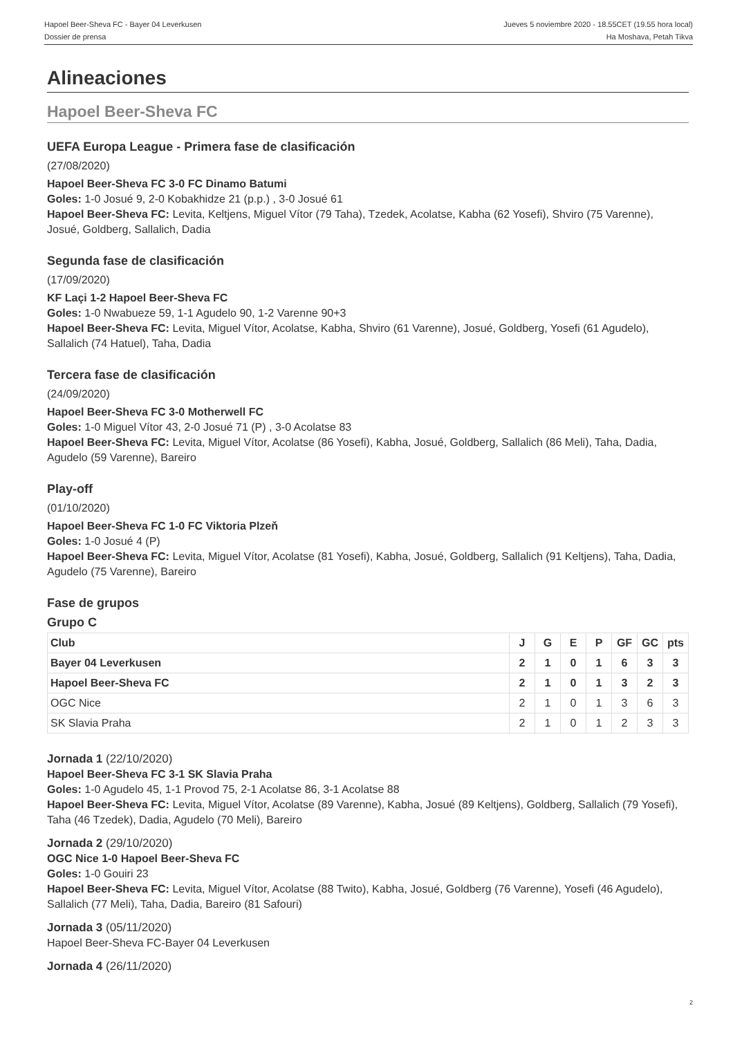Hapoel Beer-Sheva FC - Bayer 04 Leverkusen
Dossier de prensa
Jueves 5 noviembre 2020 - 18.55CET (19.55 hora local)
Ha Moshava, Petah Tikva
Alineaciones
Hapoel Beer-Sheva FC
UEFA Europa League - Primera fase de clasificación
(27/08/2020)
Hapoel Beer-Sheva FC 3-0 FC Dinamo Batumi
Goles: 1-0 Josué 9, 2-0 Kobakhidze 21 (p.p.) , 3-0 Josué 61
Hapoel Beer-Sheva FC: Levita, Keltjens, Miguel Vítor (79 Taha), Tzedek, Acolatse, Kabha (62 Yosefi), Shviro (75 Varenne), Josué, Goldberg, Sallalich, Dadia
Segunda fase de clasificación
(17/09/2020)
KF Laçi 1-2 Hapoel Beer-Sheva FC
Goles: 1-0 Nwabueze 59, 1-1 Agudelo 90, 1-2 Varenne 90+3
Hapoel Beer-Sheva FC: Levita, Miguel Vítor, Acolatse, Kabha, Shviro (61 Varenne), Josué, Goldberg, Yosefi (61 Agudelo), Sallalich (74 Hatuel), Taha, Dadia
Tercera fase de clasificación
(24/09/2020)
Hapoel Beer-Sheva FC 3-0 Motherwell FC
Goles: 1-0 Miguel Vítor 43, 2-0 Josué 71 (P) , 3-0 Acolatse 83
Hapoel Beer-Sheva FC: Levita, Miguel Vítor, Acolatse (86 Yosefi), Kabha, Josué, Goldberg, Sallalich (86 Meli), Taha, Dadia, Agudelo (59 Varenne), Bareiro
Play-off
(01/10/2020)
Hapoel Beer-Sheva FC 1-0 FC Viktoria Plzeň
Goles: 1-0 Josué 4 (P)
Hapoel Beer-Sheva FC: Levita, Miguel Vítor, Acolatse (81 Yosefi), Kabha, Josué, Goldberg, Sallalich (91 Keltjens), Taha, Dadia, Agudelo (75 Varenne), Bareiro
Fase de grupos
Grupo C
| Club | J | G | E | P | GF | GC | pts |
| --- | --- | --- | --- | --- | --- | --- | --- |
| Bayer 04 Leverkusen | 2 | 1 | 0 | 1 | 6 | 3 | 3 |
| Hapoel Beer-Sheva FC | 2 | 1 | 0 | 1 | 3 | 2 | 3 |
| OGC Nice | 2 | 1 | 0 | 1 | 3 | 6 | 3 |
| SK Slavia Praha | 2 | 1 | 0 | 1 | 2 | 3 | 3 |
Jornada 1 (22/10/2020)
Hapoel Beer-Sheva FC 3-1 SK Slavia Praha
Goles: 1-0 Agudelo 45, 1-1 Provod 75, 2-1 Acolatse 86, 3-1 Acolatse 88
Hapoel Beer-Sheva FC: Levita, Miguel Vítor, Acolatse (89 Varenne), Kabha, Josué (89 Keltjens), Goldberg, Sallalich (79 Yosefi), Taha (46 Tzedek), Dadia, Agudelo (70 Meli), Bareiro
Jornada 2 (29/10/2020)
OGC Nice 1-0 Hapoel Beer-Sheva FC
Goles: 1-0 Gouiri 23
Hapoel Beer-Sheva FC: Levita, Miguel Vítor, Acolatse (88 Twito), Kabha, Josué, Goldberg (76 Varenne), Yosefi (46 Agudelo), Sallalich (77 Meli), Taha, Dadia, Bareiro (81 Safouri)
Jornada 3 (05/11/2020)
Hapoel Beer-Sheva FC-Bayer 04 Leverkusen
Jornada 4 (26/11/2020)
2